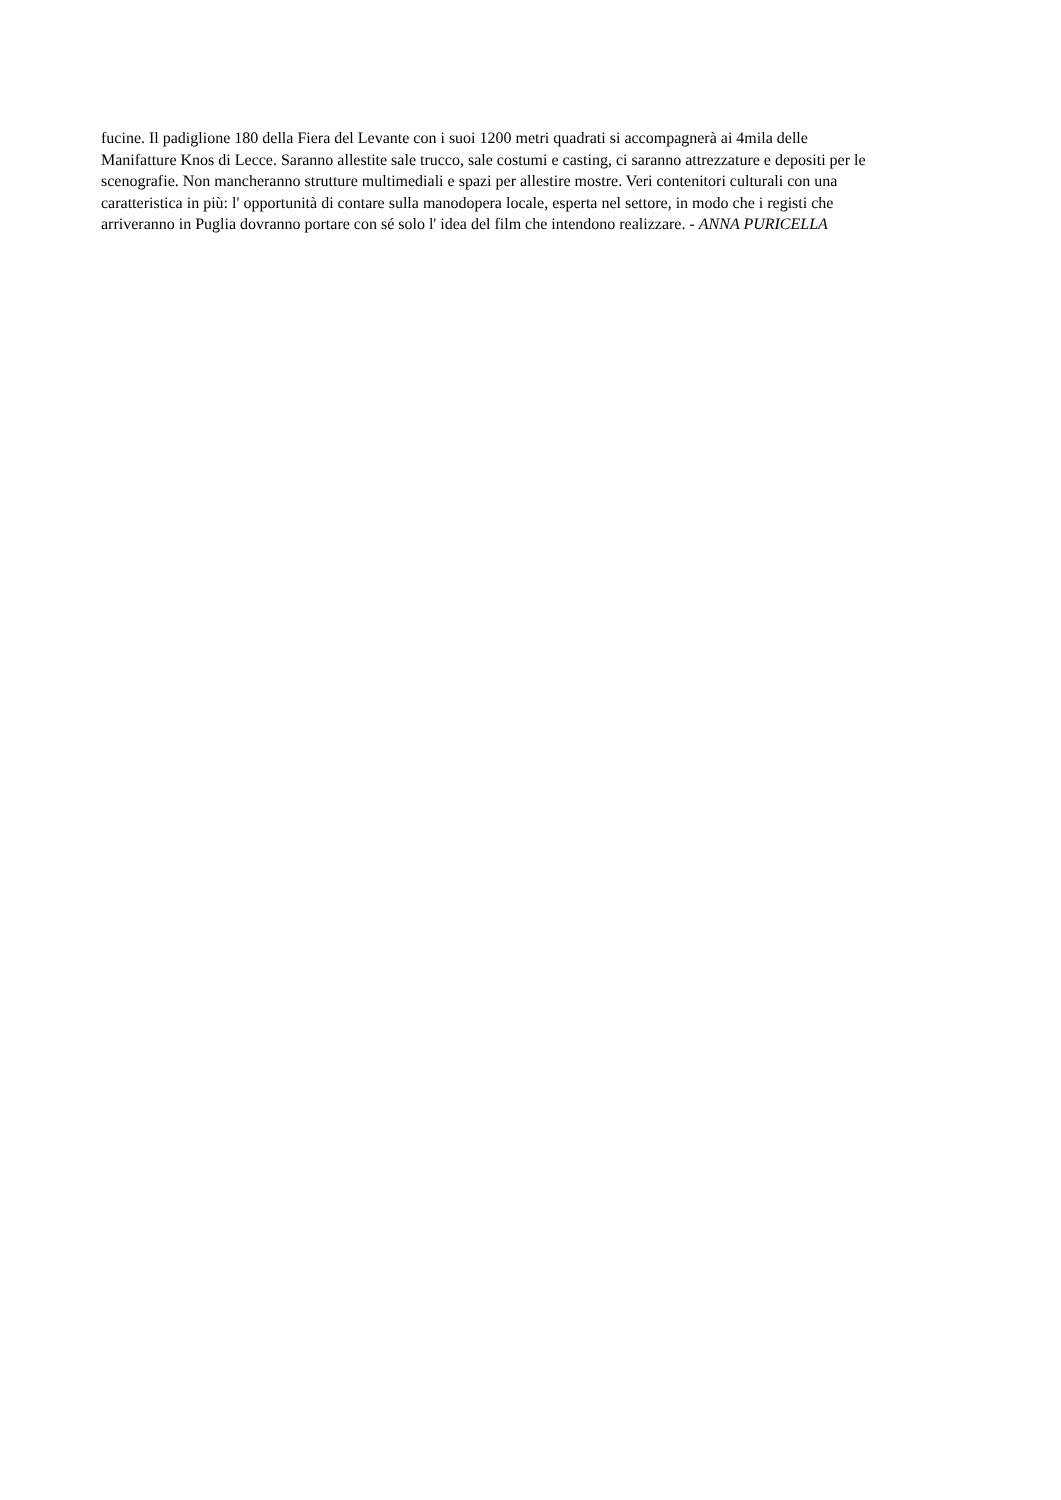fucine. Il padiglione 180 della Fiera del Levante con i suoi 1200 metri quadrati si accompagnerà ai 4mila delle
Manifatture Knos di Lecce. Saranno allestite sale trucco, sale costumi e casting, ci saranno attrezzature e depositi per le
scenografie. Non mancheranno strutture multimediali e spazi per allestire mostre. Veri contenitori culturali con una
caratteristica in più: l' opportunità di contare sulla manodopera locale, esperta nel settore, in modo che i registi che
arriveranno in Puglia dovranno portare con sé solo l' idea del film che intendono realizzare. - ANNA PURICELLA